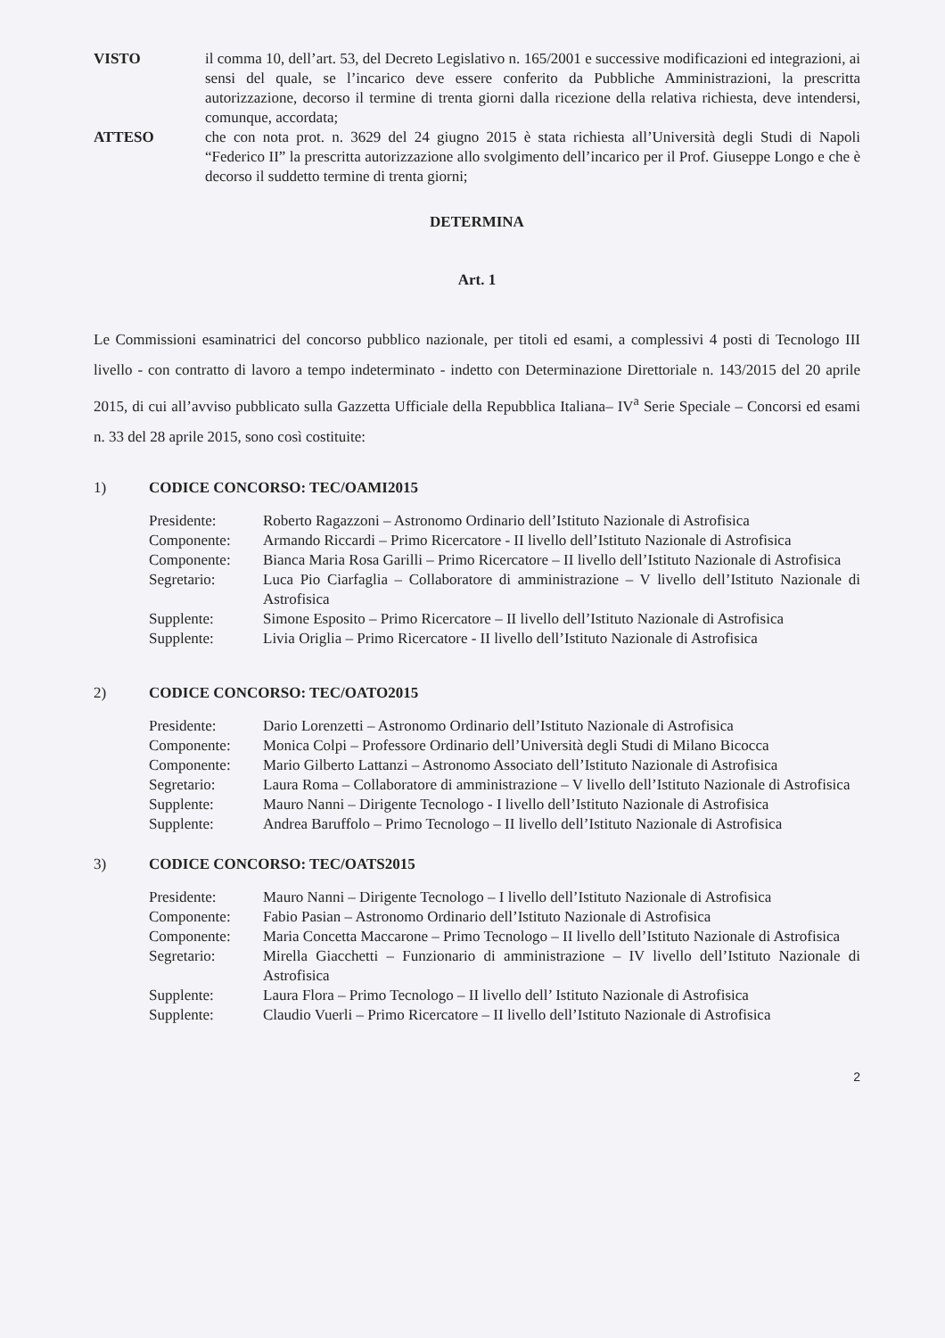VISTO il comma 10, dell’art. 53, del Decreto Legislativo n. 165/2001 e successive modificazioni ed integrazioni, ai sensi del quale, se l’incarico deve essere conferito da Pubbliche Amministrazioni, la prescritta autorizzazione, decorso il termine di trenta giorni dalla ricezione della relativa richiesta, deve intendersi, comunque, accordata;
ATTESO che con nota prot. n. 3629 del 24 giugno 2015 è stata richiesta all’Università degli Studi di Napoli “Federico II” la prescritta autorizzazione allo svolgimento dell’incarico per il Prof. Giuseppe Longo e che è decorso il suddetto termine di trenta giorni;
DETERMINA
Art. 1
Le Commissioni esaminatrici del concorso pubblico nazionale, per titoli ed esami, a complessivi 4 posti di Tecnologo III livello - con contratto di lavoro a tempo indeterminato - indetto con Determinazione Direttoriale n. 143/2015 del 20 aprile 2015, di cui all’avviso pubblicato sulla Gazzetta Ufficiale della Repubblica Italiana– IV<sup>a</sup> Serie Speciale – Concorsi ed esami n. 33 del 28 aprile 2015, sono così costituite:
1) CODICE CONCORSO: TEC/OAMI2015
Presidente: Roberto Ragazzoni – Astronomo Ordinario dell’Istituto Nazionale di Astrofisica
Componente: Armando Riccardi – Primo Ricercatore - II livello dell’Istituto Nazionale di Astrofisica
Componente: Bianca Maria Rosa Garilli – Primo Ricercatore – II livello dell’Istituto Nazionale di Astrofisica
Segretario: Luca Pio Ciarfaglia – Collaboratore di amministrazione – V livello dell’Istituto Nazionale di Astrofisica
Supplente: Simone Esposito – Primo Ricercatore – II livello dell’Istituto Nazionale di Astrofisica
Supplente: Livia Origlia – Primo Ricercatore - II livello dell’Istituto Nazionale di Astrofisica
2) CODICE CONCORSO: TEC/OATO2015
Presidente: Dario Lorenzetti – Astronomo Ordinario dell’Istituto Nazionale di Astrofisica
Componente: Monica Colpi – Professore Ordinario dell’Università degli Studi di Milano Bicocca
Componente: Mario Gilberto Lattanzi – Astronomo Associato dell’Istituto Nazionale di Astrofisica
Segretario: Laura Roma – Collaboratore di amministrazione – V livello dell’Istituto Nazionale di Astrofisica
Supplente: Mauro Nanni – Dirigente Tecnologo - I livello dell’Istituto Nazionale di Astrofisica
Supplente: Andrea Baruffolo – Primo Tecnologo – II livello dell’Istituto Nazionale di Astrofisica
3) CODICE CONCORSO: TEC/OATS2015
Presidente: Mauro Nanni – Dirigente Tecnologo – I livello dell’Istituto Nazionale di Astrofisica
Componente: Fabio Pasian – Astronomo Ordinario dell’Istituto Nazionale di Astrofisica
Componente: Maria Concetta Maccarone – Primo Tecnologo – II livello dell’Istituto Nazionale di Astrofisica
Segretario: Mirella Giacchetti – Funzionario di amministrazione – IV livello dell’Istituto Nazionale di Astrofisica
Supplente: Laura Flora – Primo Tecnologo – II livello dell’ Istituto Nazionale di Astrofisica
Supplente: Claudio Vuerli – Primo Ricercatore – II livello dell’Istituto Nazionale di Astrofisica
2